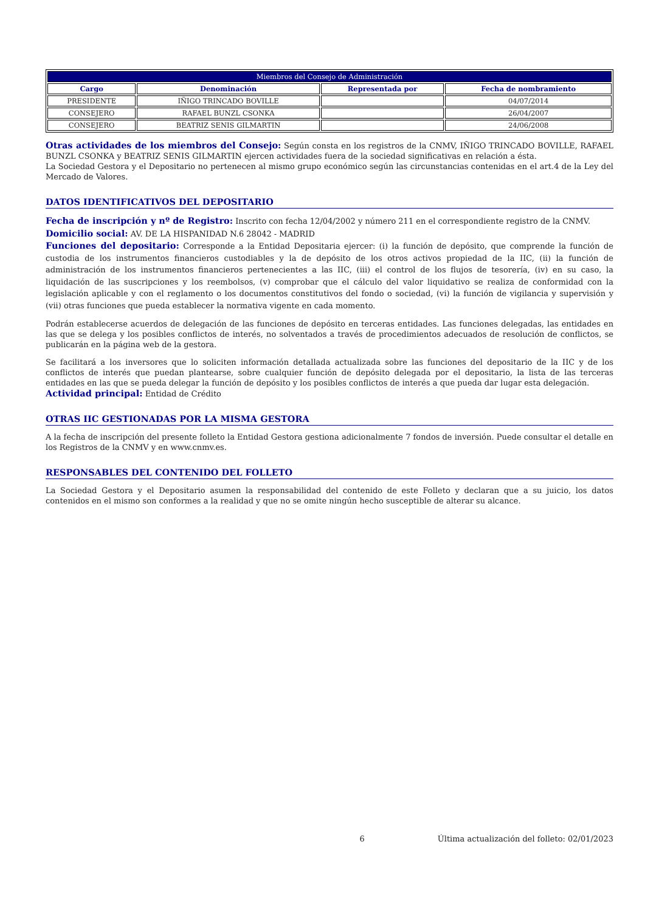| Miembros del Consejo de Administración | | | |
| Cargo | Denominación | Representada por | Fecha de nombramiento |
| PRESIDENTE | IÑIGO TRINCADO BOVILLE | | 04/07/2014 |
| CONSEJERO | RAFAEL BUNZL CSONKA | | 26/04/2007 |
| CONSEJERO | BEATRIZ SENIS GILMARTIN | | 24/06/2008 |
Otras actividades de los miembros del Consejo: Según consta en los registros de la CNMV, IÑIGO TRINCADO BOVILLE, RAFAEL BUNZL CSONKA y BEATRIZ SENIS GILMARTIN ejercen actividades fuera de la sociedad significativas en relación a ésta.
La Sociedad Gestora y el Depositario no pertenecen al mismo grupo económico según las circunstancias contenidas en el art.4 de la Ley del Mercado de Valores.
DATOS IDENTIFICATIVOS DEL DEPOSITARIO
Fecha de inscripción y nº de Registro: Inscrito con fecha 12/04/2002 y número 211 en el correspondiente registro de la CNMV.
Domicilio social: AV. DE LA HISPANIDAD N.6 28042 - MADRID
Funciones del depositario: Corresponde a la Entidad Depositaria ejercer: (i) la función de depósito, que comprende la función de custodia de los instrumentos financieros custodiables y la de depósito de los otros activos propiedad de la IIC, (ii) la función de administración de los instrumentos financieros pertenecientes a las IIC, (iii) el control de los flujos de tesorería, (iv) en su caso, la liquidación de las suscripciones y los reembolsos, (v) comprobar que el cálculo del valor liquidativo se realiza de conformidad con la legislación aplicable y con el reglamento o los documentos constitutivos del fondo o sociedad, (vi) la función de vigilancia y supervisión y (vii) otras funciones que pueda establecer la normativa vigente en cada momento.
Podrán establecerse acuerdos de delegación de las funciones de depósito en terceras entidades. Las funciones delegadas, las entidades en las que se delega y los posibles conflictos de interés, no solventados a través de procedimientos adecuados de resolución de conflictos, se publicarán en la página web de la gestora.
Se facilitará a los inversores que lo soliciten información detallada actualizada sobre las funciones del depositario de la IIC y de los conflictos de interés que puedan plantearse, sobre cualquier función de depósito delegada por el depositario, la lista de las terceras entidades en las que se pueda delegar la función de depósito y los posibles conflictos de interés a que pueda dar lugar esta delegación.
Actividad principal: Entidad de Crédito
OTRAS IIC GESTIONADAS POR LA MISMA GESTORA
A la fecha de inscripción del presente folleto la Entidad Gestora gestiona adicionalmente 7 fondos de inversión. Puede consultar el detalle en los Registros de la CNMV y en www.cnmv.es.
RESPONSABLES DEL CONTENIDO DEL FOLLETO
La Sociedad Gestora y el Depositario asumen la responsabilidad del contenido de este Folleto y declaran que a su juicio, los datos contenidos en el mismo son conformes a la realidad y que no se omite ningún hecho susceptible de alterar su alcance.
6 Última actualización del folleto: 02/01/2023